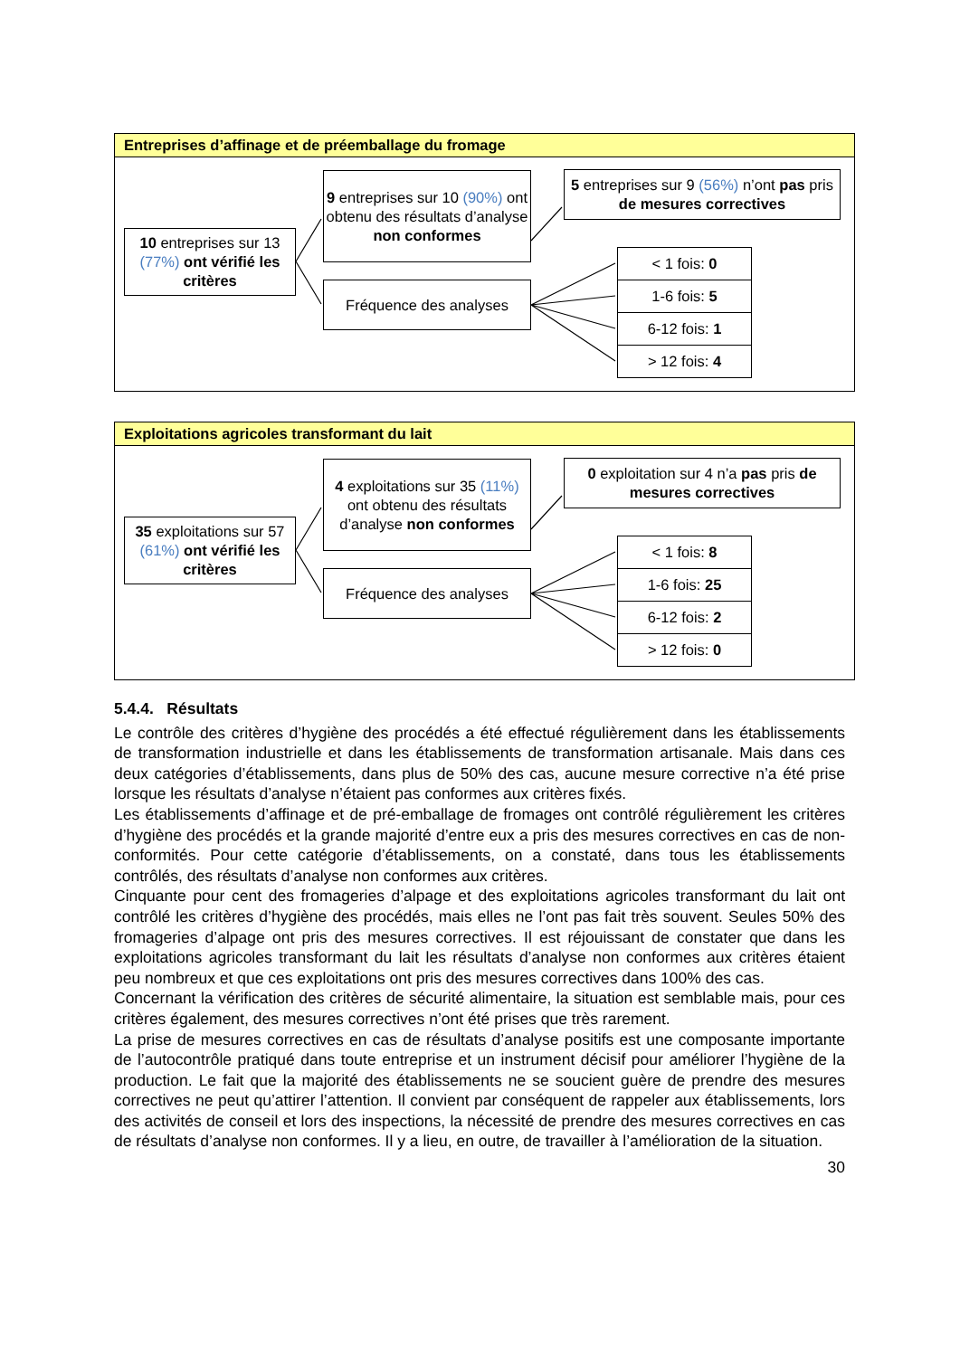Entreprises d’affinage et de préemballage du fromage
10 entreprises sur 13 (77%) ont vérifié les critères
9 entreprises sur 10 (90%) ont obtenu des résultats d’analyse non conformes
Fréquence des analyses
5 entreprises sur 9 (56%) n’ont pas pris de mesures correctives
| < 1 fois: 0 |
| 1-6 fois: 5 |
| 6-12 fois: 1 |
| > 12 fois: 4 |
Exploitations agricoles transformant du lait
35 exploitations sur 57 (61%) ont vérifié les critères
4 exploitations sur 35 (11%) ont obtenu des résultats d’analyse non conformes
Fréquence des analyses
0 exploitation sur 4 n’a pas pris de mesures correctives
| < 1 fois: 8 |
| 1-6 fois: 25 |
| 6-12 fois: 2 |
| > 12 fois: 0 |
5.4.4. Résultats
Le contrôle des critères d’hygiène des procédés a été effectué régulièrement dans les établissements de transformation industrielle et dans les établissements de transformation artisanale. Mais dans ces deux catégories d’établissements, dans plus de 50% des cas, aucune mesure corrective n’a été prise lorsque les résultats d’analyse n’étaient pas conformes aux critères fixés.
Les établissements d’affinage et de pré-emballage de fromages ont contrôlé régulièrement les critères d’hygiène des procédés et la grande majorité d’entre eux a pris des mesures correctives en cas de non-conformités. Pour cette catégorie d’établissements, on a constaté, dans tous les établissements contrôlés, des résultats d’analyse non conformes aux critères.
Cinquante pour cent des fromageries d’alpage et des exploitations agricoles transformant du lait ont contrôlé les critères d’hygiène des procédés, mais elles ne l’ont pas fait très souvent. Seules 50% des fromageries d’alpage ont pris des mesures correctives. Il est réjouissant de constater que dans les exploitations agricoles transformant du lait les résultats d’analyse non conformes aux critères étaient peu nombreux et que ces exploitations ont pris des mesures correctives dans 100% des cas.
Concernant la vérification des critères de sécurité alimentaire, la situation est semblable mais, pour ces critères également, des mesures correctives n’ont été prises que très rarement.
La prise de mesures correctives en cas de résultats d’analyse positifs est une composante importante de l’autocontrôle pratiqué dans toute entreprise et un instrument décisif pour améliorer l’hygiène de la production. Le fait que la majorité des établissements ne se soucient guère de prendre des mesures correctives ne peut qu’attirer l’attention. Il convient par conséquent de rappeler aux établissements, lors des activités de conseil et lors des inspections, la nécessité de prendre des mesures correctives en cas de résultats d’analyse non conformes. Il y a lieu, en outre, de travailler à l’amélioration de la situation.
30